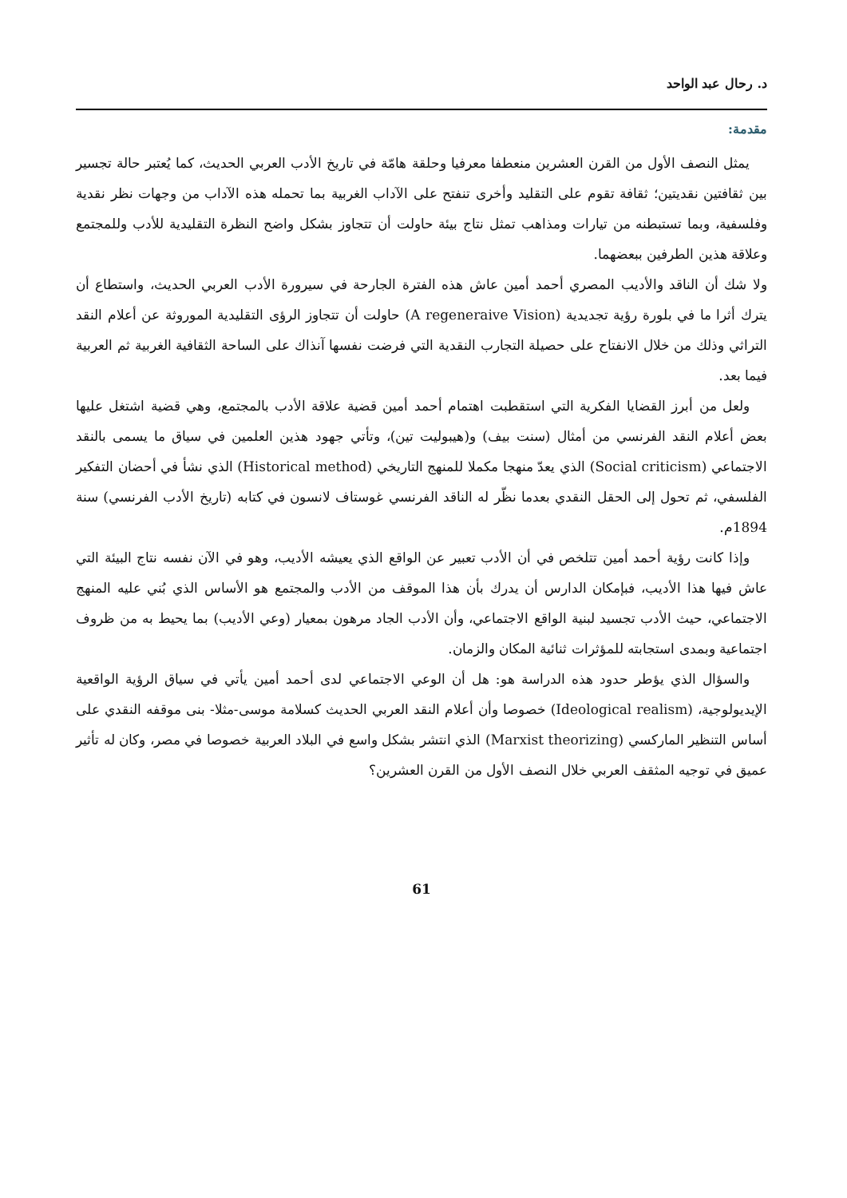د. رحال عبد الواحد
مقدمة:
يمثل النصف الأول من القرن العشرين منعطفا معرفيا وحلقة هامّة في تاريخ الأدب العربي الحديث، كما يُعتبر حالة تجسير بين ثقافتين نقديتين؛ ثقافة تقوم على التقليد وأخرى تنفتح على الآداب الغربية بما تحمله هذه الآداب من وجهات نظر نقدية وفلسفية، وبما تستبطنه من تيارات ومذاهب تمثل نتاج بيئة حاولت أن تتجاوز بشكل واضح النظرة التقليدية للأدب وللمجتمع وعلاقة هذين الطرفين ببعضهما.
ولا شك أن الناقد والأديب المصري أحمد أمين عاش هذه الفترة الجارحة في سيرورة الأدب العربي الحديث، واستطاع أن يترك أثرا ما في بلورة رؤية تجديدية (A regeneraive Vision) حاولت أن تتجاوز الرؤى التقليدية الموروثة عن أعلام النقد التراثي وذلك من خلال الانفتاح على حصيلة التجارب النقدية التي فرضت نفسها آنذاك على الساحة الثقافية الغربية ثم العربية فيما بعد.
ولعل من أبرز القضايا الفكرية التي استقطبت اهتمام أحمد أمين قضية علاقة الأدب بالمجتمع، وهي قضية اشتغل عليها بعض أعلام النقد الفرنسي من أمثال (سنت بيف) و(هيبوليت تين)، وتأتي جهود هذين العلمين في سياق ما يسمى بالنقد الاجتماعي (Social criticism) الذي يعدّ منهجا مكملا للمنهج التاريخي (Historical method) الذي نشأ في أحضان التفكير الفلسفي، ثم تحول إلى الحقل النقدي بعدما نظّر له الناقد الفرنسي غوستاف لانسون في كتابه (تاريخ الأدب الفرنسي) سنة 1894م.
وإذا كانت رؤية أحمد أمين تتلخص في أن الأدب تعبير عن الواقع الذي يعيشه الأديب، وهو في الآن نفسه نتاج البيئة التي عاش فيها هذا الأديب، فبإمكان الدارس أن يدرك بأن هذا الموقف من الأدب والمجتمع هو الأساس الذي بُني عليه المنهج الاجتماعي، حيث الأدب تجسيد لبنية الواقع الاجتماعي، وأن الأدب الجاد مرهون بمعيار (وعي الأديب) بما يحيط به من ظروف اجتماعية وبمدى استجابته للمؤثرات ثنائية المكان والزمان.
والسؤال الذي يؤطر حدود هذه الدراسة هو: هل أن الوعي الاجتماعي لدى أحمد أمين يأتي في سياق الرؤية الواقعية الإيديولوجية، (Ideological realism) خصوصا وأن أعلام النقد العربي الحديث كسلامة موسى-مثلا- بنى موقفه النقدي على أساس التنظير الماركسي (Marxist theorizing) الذي انتشر بشكل واسع في البلاد العربية خصوصا في مصر، وكان له تأثير عميق في توجيه المثقف العربي خلال النصف الأول من القرن العشرين؟
61